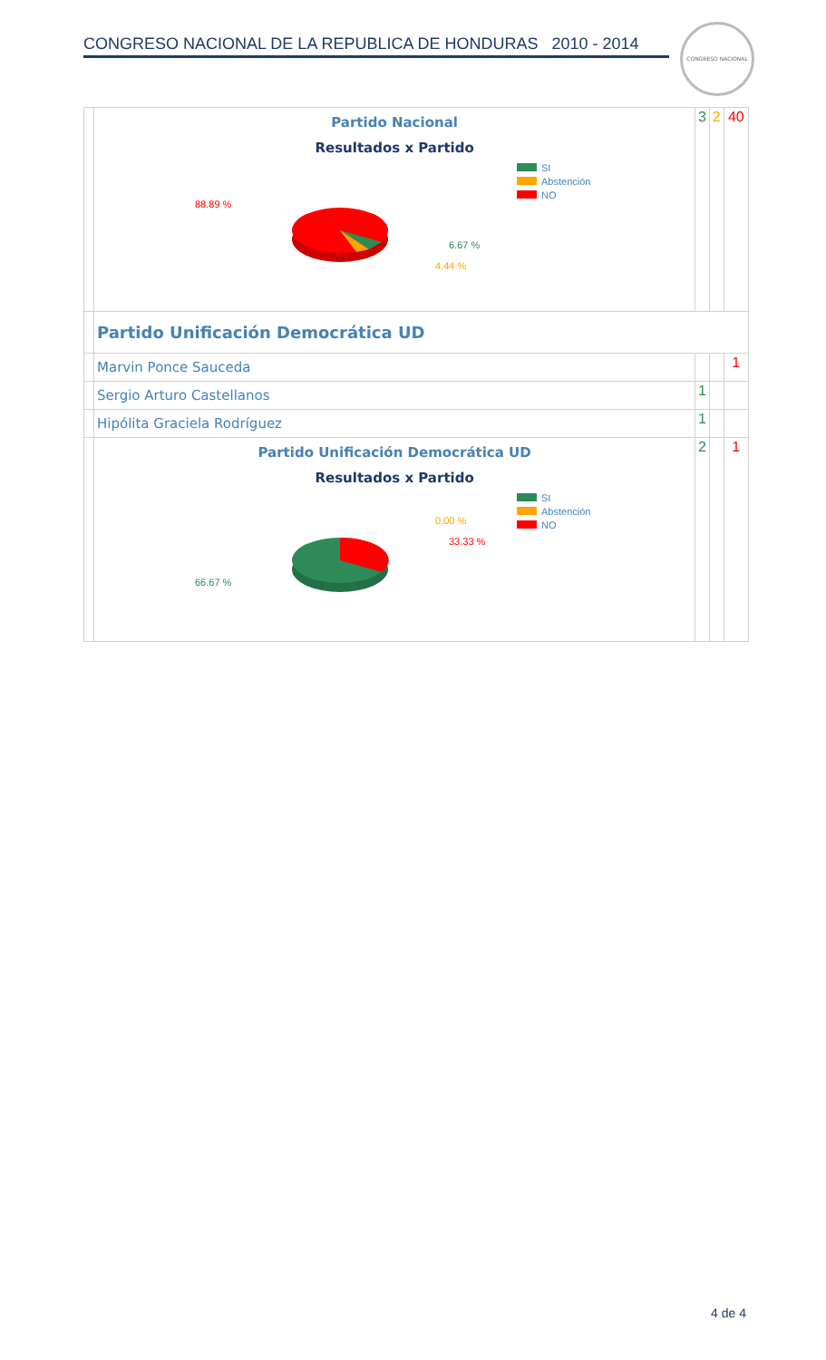CONGRESO NACIONAL DE LA REPUBLICA DE HONDURAS 2010 - 2014
CONGRESO NACIONAL
| | Partido Nacional Resultados x Partido SI Abstención NO 88.89 % 6.67 % 4.44 % | 3 | 2 | 40 |
| | Partido Unificación Democrática UD | | | |
| | Marvin Ponce Sauceda | | | 1 |
| | Sergio Arturo Castellanos | 1 | | |
| | Hipólita Graciela Rodríguez | 1 | | |
| | Partido Unificación Democrática UD Resultados x Partido SI Abstención NO 0.00 % 33.33 % 66.67 % | 2 | | 1 |
4 de 4